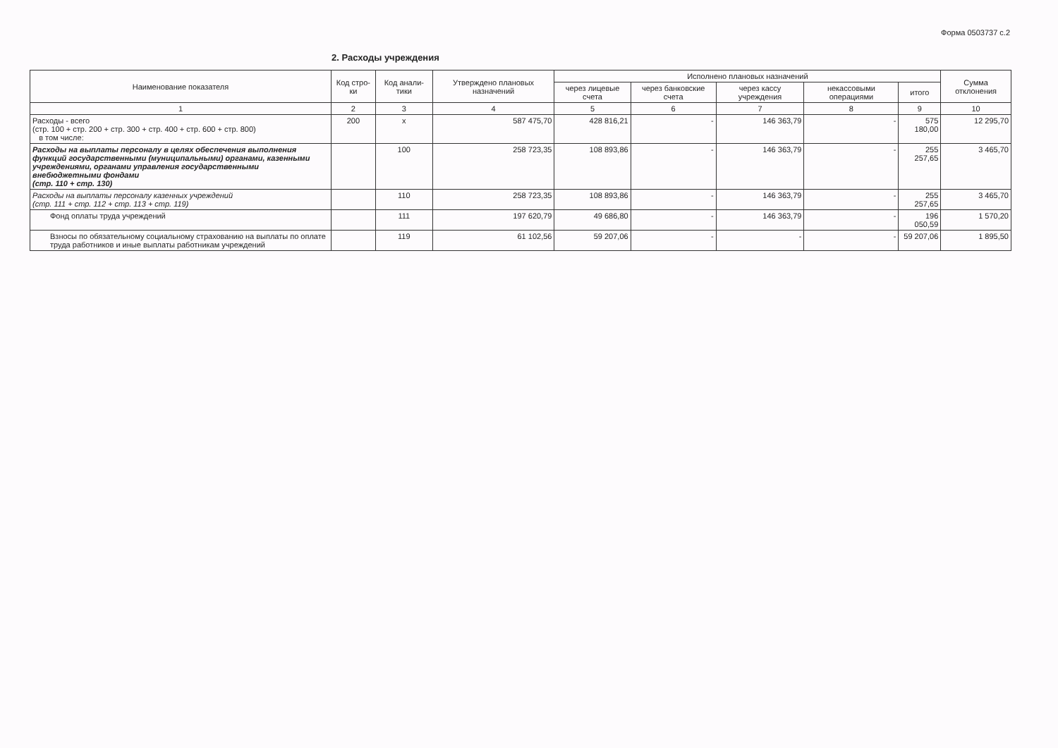Форма 0503737 с.2
2. Расходы учреждения
| Наименование показателя | Код стро-ки | Код анали-тики | Утверждено плановых назначений | Исполнено плановых назначений | | | | | Сумма отклонения |
| --- | --- | --- | --- | --- | --- | --- | --- | --- | --- |
| | | | | через лицевые счета | через банковские счета | через кассу учреждения | некассовыми операциями | итого | |
| 1 | 2 | 3 | 4 | 5 | 6 | 7 | 8 | 9 | 10 |
| Расходы - всего (стр. 100 + стр. 200 + стр. 300 + стр. 400 + стр. 600 + стр. 800) в том числе: | 200 | x | 587 475,70 | 428 816,21 | - | 146 363,79 | - | 575 180,00 | 12 295,70 |
| Расходы на выплаты персоналу в целях обеспечения выполнения функций государственными (муниципальными) органами, казенными учреждениями, органами управления государственными внебюджетными фондами (стр. 110 + стр. 130) | | 100 | 258 723,35 | 108 893,86 | - | 146 363,79 | - | 255 257,65 | 3 465,70 |
| Расходы на выплаты персоналу казенных учреждений (стр. 111 + стр. 112 + стр. 113 + стр. 119) | | 110 | 258 723,35 | 108 893,86 | - | 146 363,79 | - | 255 257,65 | 3 465,70 |
| Фонд оплаты труда учреждений | | 111 | 197 620,79 | 49 686,80 | - | 146 363,79 | - | 196 050,59 | 1 570,20 |
| Взносы по обязательному социальному страхованию на выплаты по оплате труда работников и иные выплаты работникам учреждений | | 119 | 61 102,56 | 59 207,06 | - | - | - | 59 207,06 | 1 895,50 |